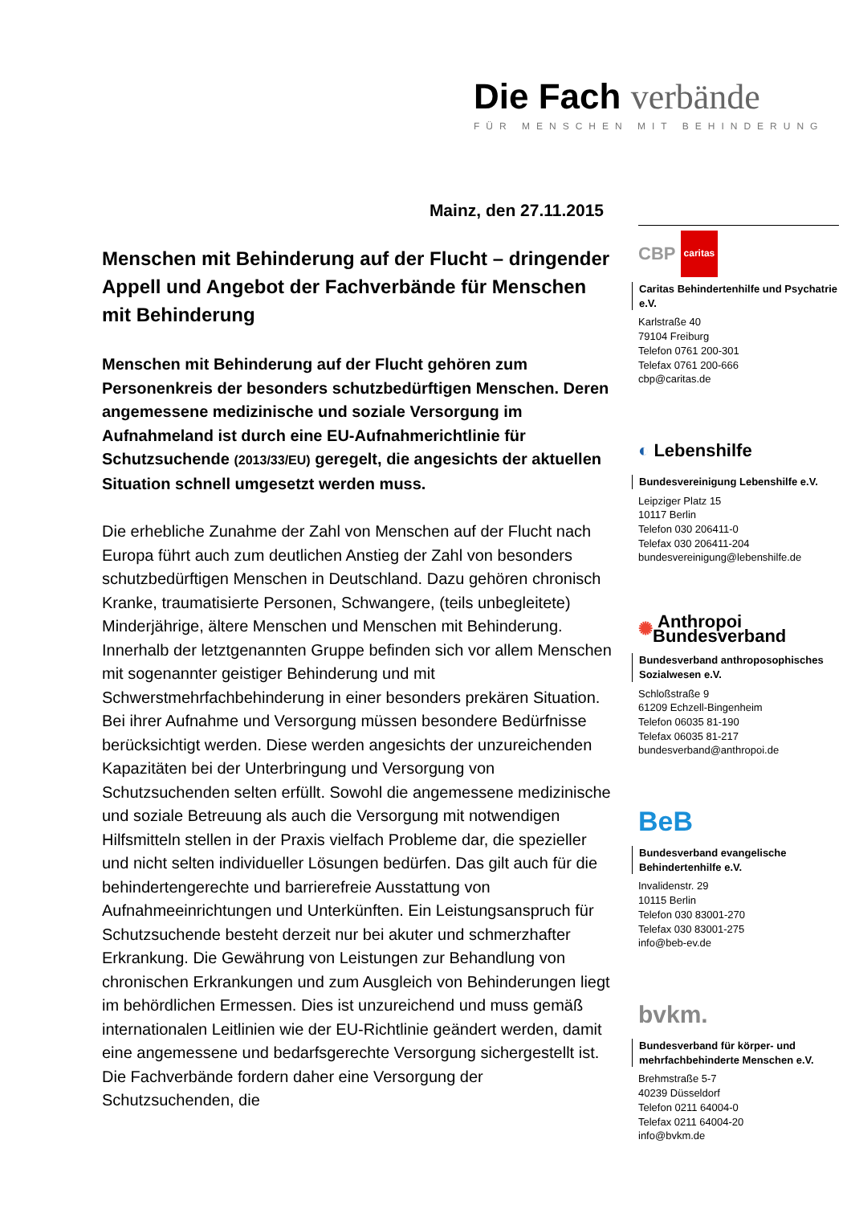Die Fach verbände
FÜR MENSCHEN MIT BEHINDERUNG
Mainz, den 27.11.2015
Menschen mit Behinderung auf der Flucht – dringender Appell und Angebot der Fachverbände für Menschen mit Behinderung
Menschen mit Behinderung auf der Flucht gehören zum Personenkreis der besonders schutzbedürftigen Menschen. Deren angemessene medizinische und soziale Versorgung im Aufnahmeland ist durch eine EU-Aufnahmerichtlinie für Schutzsuchende (2013/33/EU) geregelt, die angesichts der aktuellen Situation schnell umgesetzt werden muss.
Die erhebliche Zunahme der Zahl von Menschen auf der Flucht nach Europa führt auch zum deutlichen Anstieg der Zahl von besonders schutzbedürftigen Menschen in Deutschland. Dazu gehören chronisch Kranke, traumatisierte Personen, Schwangere, (teils unbegleitete) Minderjährige, ältere Menschen und Menschen mit Behinderung. Innerhalb der letztgenannten Gruppe befinden sich vor allem Menschen mit sogenannter geistiger Behinderung und mit Schwerstmehrfachbehinderung in einer besonders prekären Situation. Bei ihrer Aufnahme und Versorgung müssen besondere Bedürfnisse berücksichtigt werden. Diese werden angesichts der unzureichenden Kapazitäten bei der Unterbringung und Versorgung von Schutzsuchenden selten erfüllt. Sowohl die angemessene medizinische und soziale Betreuung als auch die Versorgung mit notwendigen Hilfsmitteln stellen in der Praxis vielfach Probleme dar, die spezieller und nicht selten individueller Lösungen bedürfen. Das gilt auch für die behindertengerechte und barrierefreie Ausstattung von Aufnahmeeinrichtungen und Unterkünften. Ein Leistungsanspruch für Schutzsuchende besteht derzeit nur bei akuter und schmerzhafter Erkrankung. Die Gewährung von Leistungen zur Behandlung von chronischen Erkrankungen und zum Ausgleich von Behinderungen liegt im behördlichen Ermessen. Dies ist unzureichend und muss gemäß internationalen Leitlinien wie der EU-Richtlinie geändert werden, damit eine angemessene und bedarfsgerechte Versorgung sichergestellt ist. Die Fachverbände fordern daher eine Versorgung der Schutzsuchenden, die
CBP caritas
Caritas Behindertenhilfe und Psychatrie e.V.
Karlstraße 40
79104 Freiburg
Telefon 0761 200-301
Telefax 0761 200-666
cbp@caritas.de
◐ Lebenshilfe
Bundesvereinigung Lebenshilfe e.V.
Leipziger Platz 15
10117 Berlin
Telefon 030 206411-0
Telefax 030 206411-204
bundesvereinigung@lebenshilfe.de
✺ Anthropoi Bundesverband
Bundesverband anthroposophisches Sozialwesen e.V.
Schloßstraße 9
61209 Echzell-Bingenheim
Telefon 06035 81-190
Telefax 06035 81-217
bundesverband@anthropoi.de
BeB
Bundesverband evangelische Behindertenhilfe e.V.
Invalidenstr. 29
10115 Berlin
Telefon 030 83001-270
Telefax 030 83001-275
info@beb-ev.de
bvkm.
Bundesverband für körper- und mehrfachbehinderte Menschen e.V.
Brehmstraße 5-7
40239 Düsseldorf
Telefon 0211 64004-0
Telefax 0211 64004-20
info@bvkm.de